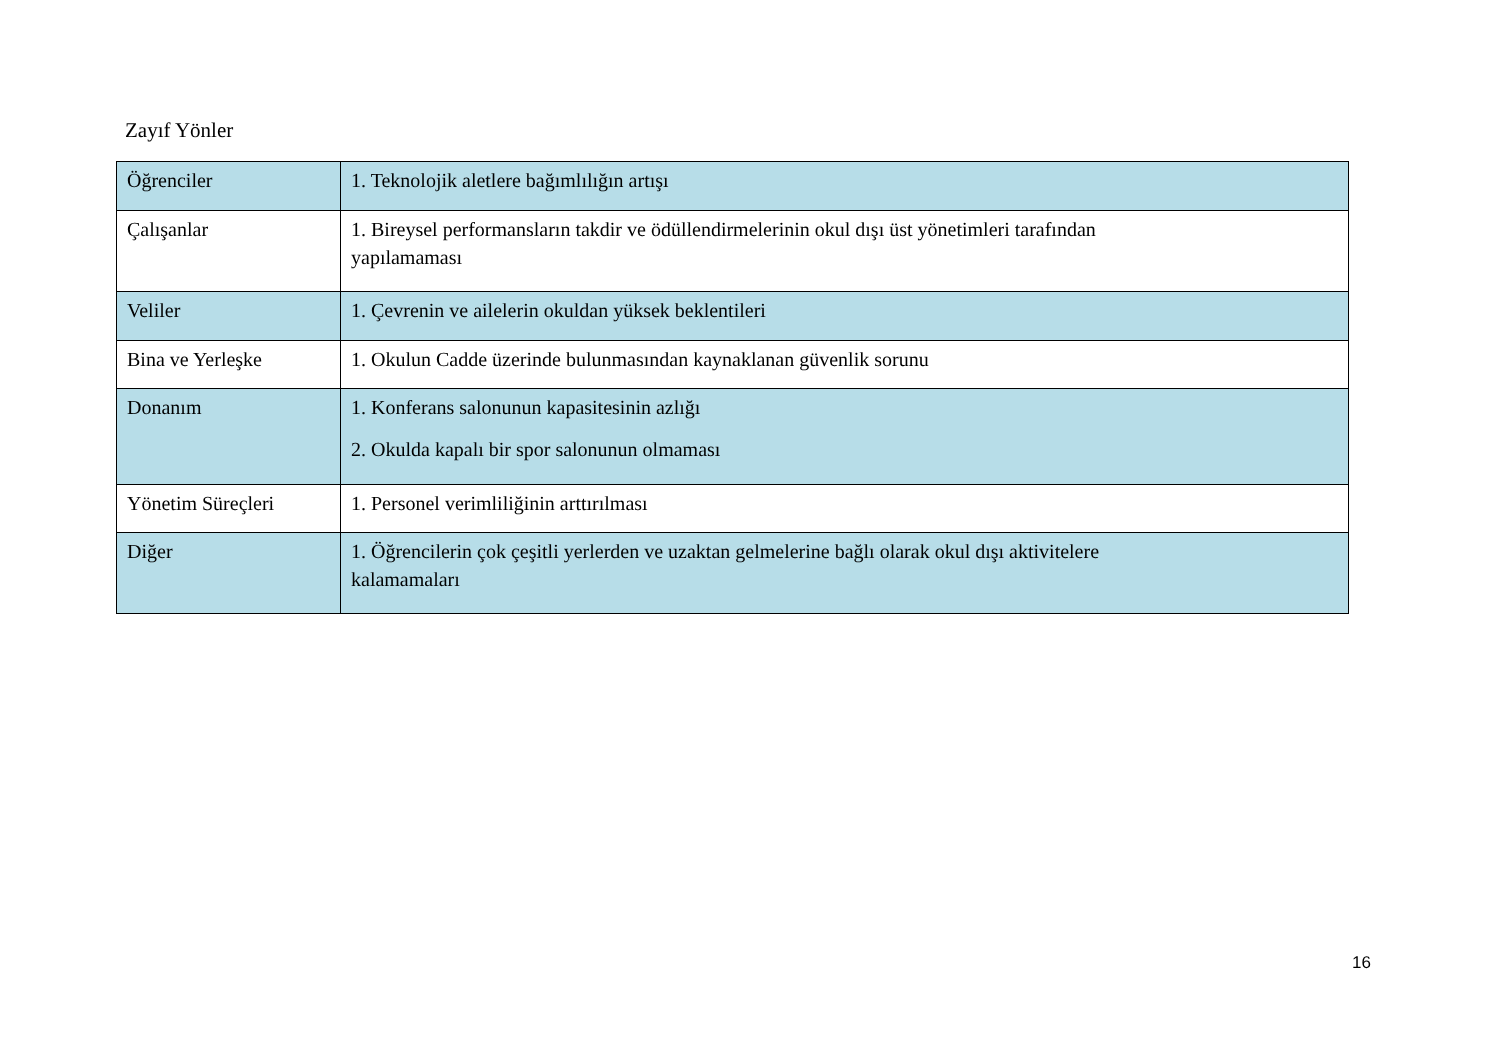Zayıf Yönler
| Öğrenciler | 1. Teknolojik aletlere bağımlılığın artışı |
| Çalışanlar | 1. Bireysel performansların takdir ve ödüllendirmelerinin okul dışı üst yönetimleri tarafından yapılamaması |
| Veliler | 1. Çevrenin ve ailelerin okuldan yüksek beklentileri |
| Bina ve Yerleşke | 1. Okulun Cadde üzerinde bulunmasından kaynaklanan güvenlik sorunu |
| Donanım | 1. Konferans salonunun kapasitesinin azlığı 2. Okulda kapalı bir spor salonunun olmaması |
| Yönetim Süreçleri | 1. Personel verimliliğinin arttırılması |
| Diğer | 1. Öğrencilerin çok çeşitli yerlerden ve uzaktan gelmelerine bağlı olarak okul dışı aktivitelere kalamamaları |
16